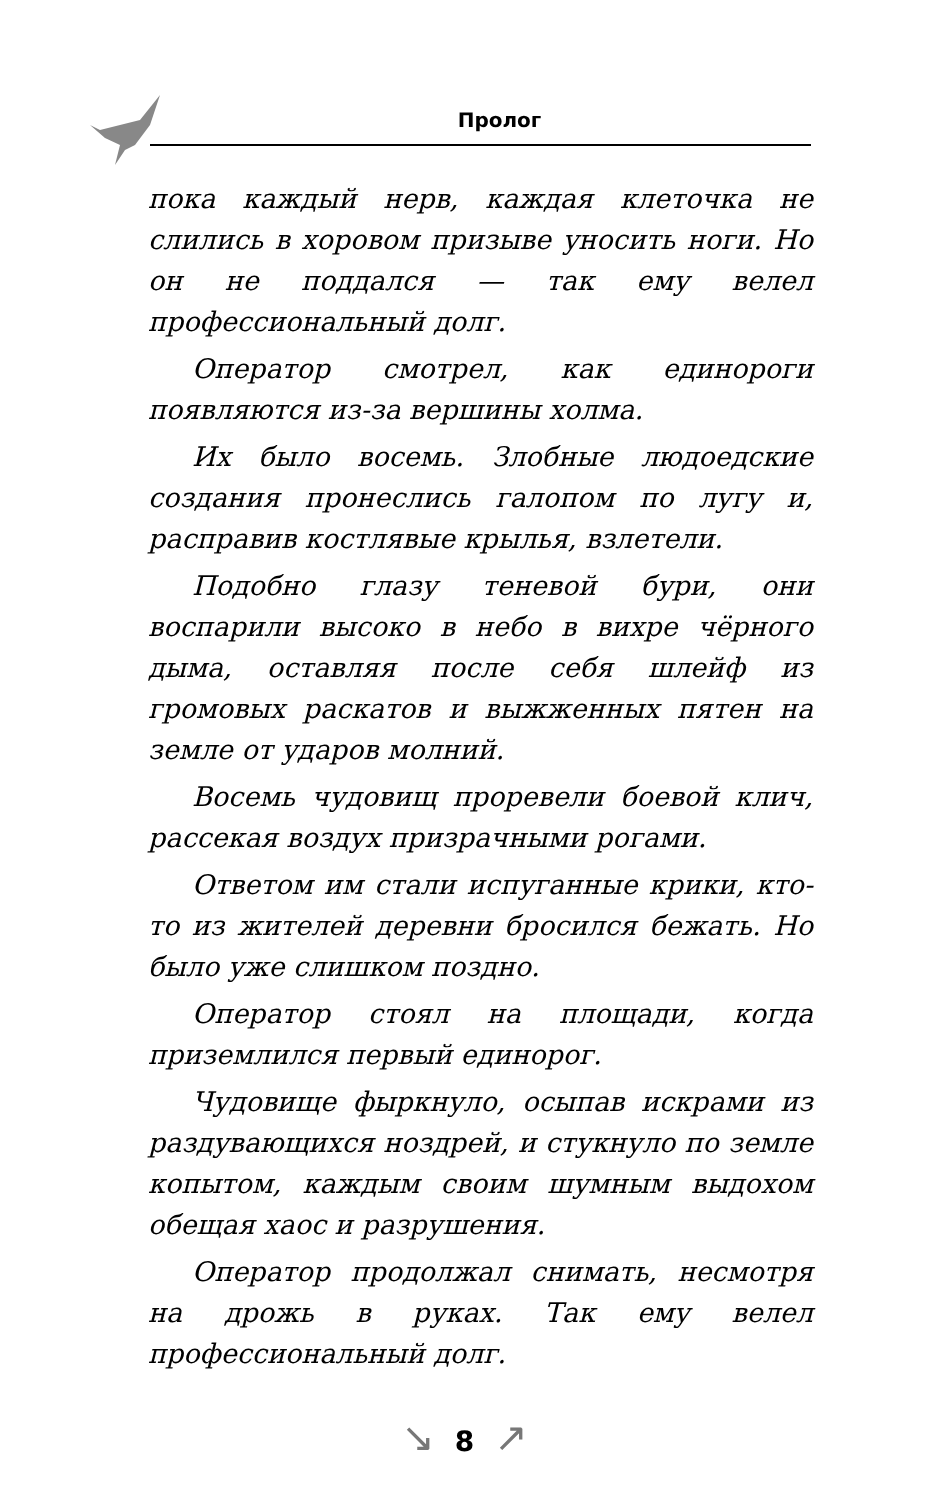Пролог
пока каждый нерв, каждая клеточка не слились в хоровом призыве уносить ноги. Но он не поддался — так ему велел профессиональный долг.
Оператор смотрел, как единороги появляются из-за вершины холма.
Их было восемь. Злобные людоедские создания пронеслись галопом по лугу и, расправив костлявые крылья, взлетели.
Подобно глазу теневой бури, они воспарили высоко в небо в вихре чёрного дыма, оставляя после себя шлейф из громовых раскатов и выжженных пятен на земле от ударов молний.
Восемь чудовищ проревели боевой клич, рассекая воздух призрачными рогами.
Ответом им стали испуганные крики, кто-то из жителей деревни бросился бежать. Но было уже слишком поздно.
Оператор стоял на площади, когда приземлился первый единорог.
Чудовище фыркнуло, осыпав искрами из раздувающихся ноздрей, и стукнуло по земле копытом, каждым своим шумным выдохом обещая хаос и разрушения.
Оператор продолжал снимать, несмотря на дрожь в руках. Так ему велел профессиональный долг.
↘ 8 ↗